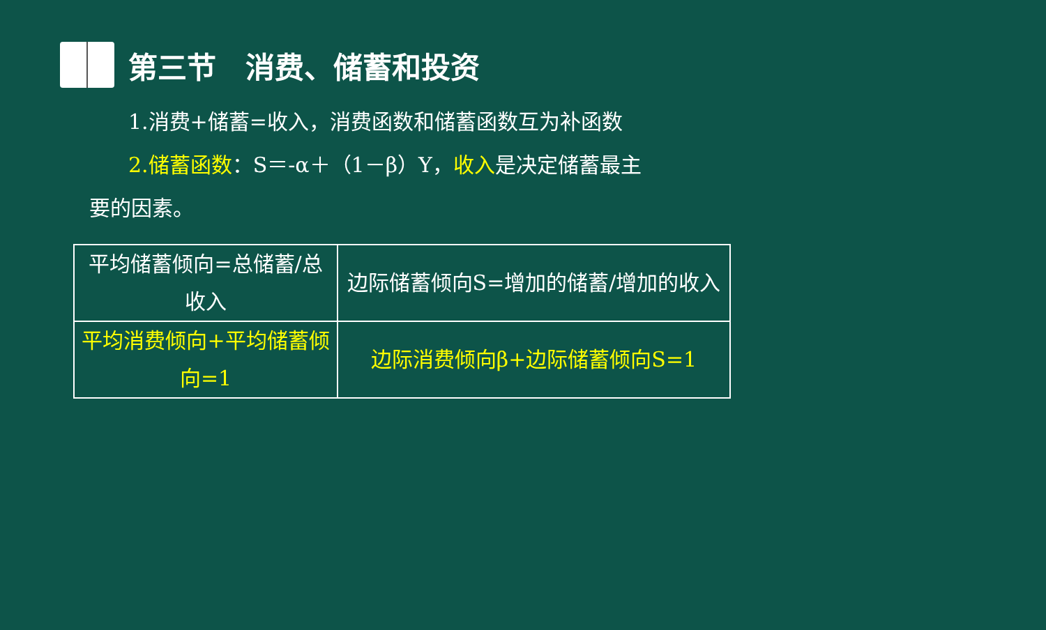第三节　消费、储蓄和投资
1.消费+储蓄=收入，消费函数和储蓄函数互为补函数
2.储蓄函数：S＝-α＋（1－β）Y，收入是决定储蓄最主
要的因素。
| 平均储蓄倾向=总储蓄/总收入 | 边际储蓄倾向S=增加的储蓄/增加的收入 |
| 平均消费倾向+平均储蓄倾向=1 | 边际消费倾向β+边际储蓄倾向S=1 |